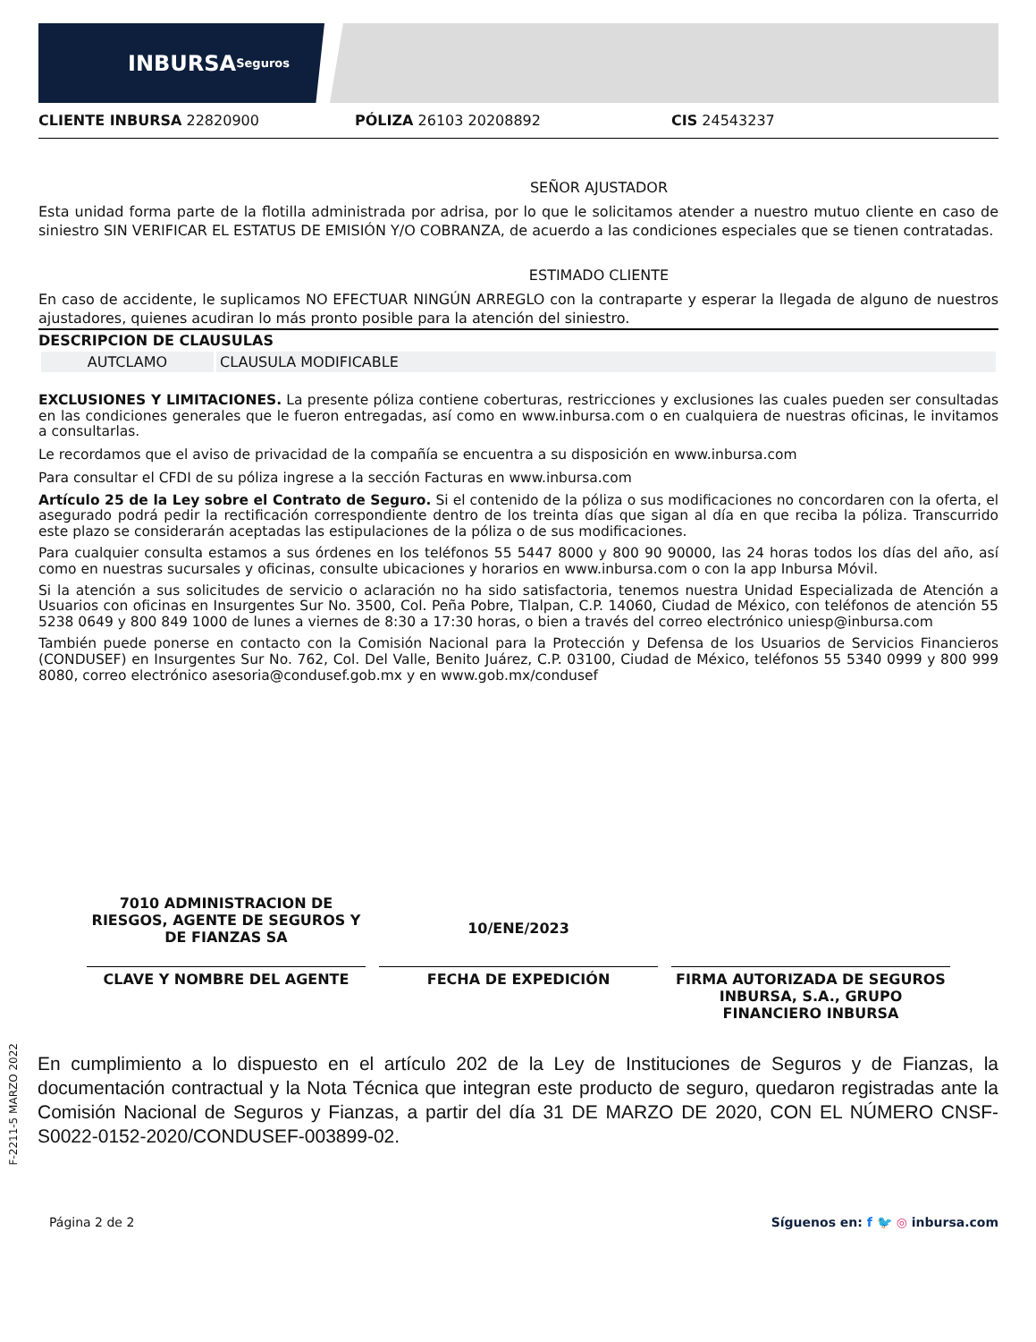INBURSA
Seguros
CLIENTE INBURSA 22820900 PÓLIZA 26103 20208892 CIS 24543237
SEÑOR AJUSTADOR
Esta unidad forma parte de la flotilla administrada por adrisa, por lo que le solicitamos atender a nuestro mutuo cliente en caso de siniestro SIN VERIFICAR EL ESTATUS DE EMISIÓN Y/O COBRANZA, de acuerdo a las condiciones especiales que se tienen contratadas.
ESTIMADO CLIENTE
En caso de accidente, le suplicamos NO EFECTUAR NINGÚN ARREGLO con la contraparte y esperar la llegada de alguno de nuestros ajustadores, quienes acudiran lo más pronto posible para la atención del siniestro.
DESCRIPCION DE CLAUSULAS
| AUTCLAMO | CLAUSULA MODIFICABLE |
EXCLUSIONES Y LIMITACIONES. La presente póliza contiene coberturas, restricciones y exclusiones las cuales pueden ser consultadas en las condiciones generales que le fueron entregadas, así como en www.inbursa.com o en cualquiera de nuestras oficinas, le invitamos a consultarlas.
Le recordamos que el aviso de privacidad de la compañía se encuentra a su disposición en www.inbursa.com
Para consultar el CFDI de su póliza ingrese a la sección Facturas en www.inbursa.com
Artículo 25 de la Ley sobre el Contrato de Seguro. Si el contenido de la póliza o sus modificaciones no concordaren con la oferta, el asegurado podrá pedir la rectificación correspondiente dentro de los treinta días que sigan al día en que reciba la póliza. Transcurrido este plazo se considerarán aceptadas las estipulaciones de la póliza o de sus modificaciones.
Para cualquier consulta estamos a sus órdenes en los teléfonos 55 5447 8000 y 800 90 90000, las 24 horas todos los días del año, así como en nuestras sucursales y oficinas, consulte ubicaciones y horarios en www.inbursa.com o con la app Inbursa Móvil.
Si la atención a sus solicitudes de servicio o aclaración no ha sido satisfactoria, tenemos nuestra Unidad Especializada de Atención a Usuarios con oficinas en Insurgentes Sur No. 3500, Col. Peña Pobre, Tlalpan, C.P. 14060, Ciudad de México, con teléfonos de atención 55 5238 0649 y 800 849 1000 de lunes a viernes de 8:30 a 17:30 horas, o bien a través del correo electrónico uniesp@inbursa.com
También puede ponerse en contacto con la Comisión Nacional para la Protección y Defensa de los Usuarios de Servicios Financieros (CONDUSEF) en Insurgentes Sur No. 762, Col. Del Valle, Benito Juárez, C.P. 03100, Ciudad de México, teléfonos 55 5340 0999 y 800 999 8080, correo electrónico asesoria@condusef.gob.mx y en www.gob.mx/condusef
7010 ADMINISTRACION DE RIESGOS, AGENTE DE SEGUROS Y DE FIANZAS SA
CLAVE Y NOMBRE DEL AGENTE
10/ENE/2023
FECHA DE EXPEDICIÓN
FIRMA AUTORIZADA DE SEGUROS INBURSA, S.A., GRUPO FINANCIERO INBURSA
F-2211-5 MARZO 2022
En cumplimiento a lo dispuesto en el artículo 202 de la Ley de Instituciones de Seguros y de Fianzas, la documentación contractual y la Nota Técnica que integran este producto de seguro, quedaron registradas ante la Comisión Nacional de Seguros y Fianzas, a partir del día 31 DE MARZO DE 2020, CON EL NÚMERO CNSF-S0022-0152-2020/CONDUSEF-003899-02.
Página 2 de 2 Síguenos en: f 🐦 ◎ inbursa.com